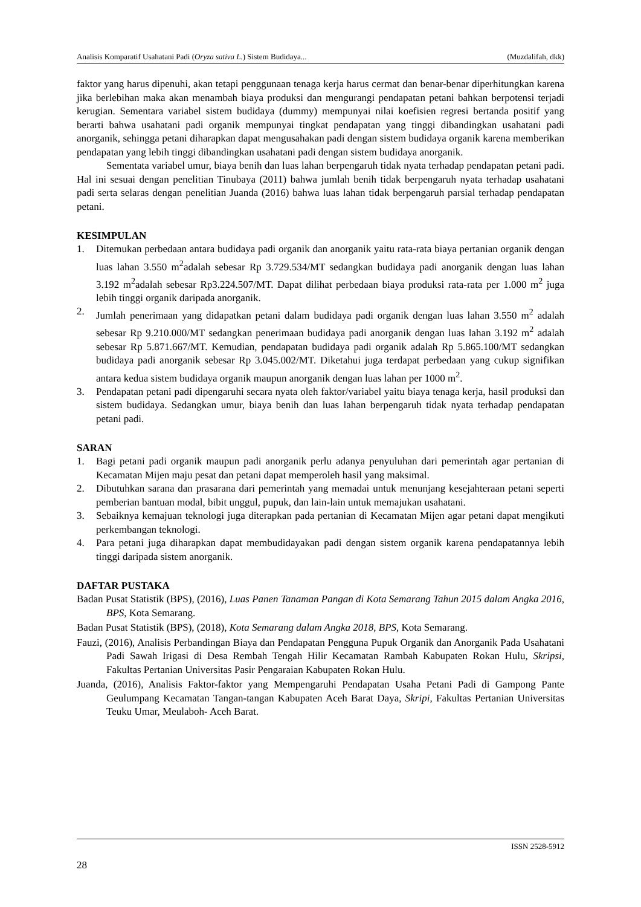Analisis Komparatif Usahatani Padi (Oryza sativa L.) Sistem Budidaya... (Muzdalifah, dkk)
faktor yang harus dipenuhi, akan tetapi penggunaan tenaga kerja harus cermat dan benar-benar diperhitungkan karena jika berlebihan maka akan menambah biaya produksi dan mengurangi pendapatan petani bahkan berpotensi terjadi kerugian. Sementara variabel sistem budidaya (dummy) mempunyai nilai koefisien regresi bertanda positif yang berarti bahwa usahatani padi organik mempunyai tingkat pendapatan yang tinggi dibandingkan usahatani padi anorganik, sehingga petani diharapkan dapat mengusahakan padi dengan sistem budidaya organik karena memberikan pendapatan yang lebih tinggi dibandingkan usahatani padi dengan sistem budidaya anorganik.
Sementata variabel umur, biaya benih dan luas lahan berpengaruh tidak nyata terhadap pendapatan petani padi. Hal ini sesuai dengan penelitian Tinubaya (2011) bahwa jumlah benih tidak berpengaruh nyata terhadap usahatani padi serta selaras dengan penelitian Juanda (2016) bahwa luas lahan tidak berpengaruh parsial terhadap pendapatan petani.
KESIMPULAN
1. Ditemukan perbedaan antara budidaya padi organik dan anorganik yaitu rata-rata biaya pertanian organik dengan luas lahan 3.550 m<sup>2</sup>adalah sebesar Rp 3.729.534/MT sedangkan budidaya padi anorganik dengan luas lahan 3.192 m<sup>2</sup>adalah sebesar Rp3.224.507/MT. Dapat dilihat perbedaan biaya produksi rata-rata per 1.000 m<sup>2</sup> juga lebih tinggi organik daripada anorganik.
2. Jumlah penerimaan yang didapatkan petani dalam budidaya padi organik dengan luas lahan 3.550 m<sup>2</sup> adalah sebesar Rp 9.210.000/MT sedangkan penerimaan budidaya padi anorganik dengan luas lahan 3.192 m<sup>2</sup> adalah sebesar Rp 5.871.667/MT. Kemudian, pendapatan budidaya padi organik adalah Rp 5.865.100/MT sedangkan budidaya padi anorganik sebesar Rp 3.045.002/MT. Diketahui juga terdapat perbedaan yang cukup signifikan antara kedua sistem budidaya organik maupun anorganik dengan luas lahan per 1000 m<sup>2</sup>.
3. Pendapatan petani padi dipengaruhi secara nyata oleh faktor/variabel yaitu biaya tenaga kerja, hasil produksi dan sistem budidaya. Sedangkan umur, biaya benih dan luas lahan berpengaruh tidak nyata terhadap pendapatan petani padi.
SARAN
1. Bagi petani padi organik maupun padi anorganik perlu adanya penyuluhan dari pemerintah agar pertanian di Kecamatan Mijen maju pesat dan petani dapat memperoleh hasil yang maksimal.
2. Dibutuhkan sarana dan prasarana dari pemerintah yang memadai untuk menunjang kesejahteraan petani seperti pemberian bantuan modal, bibit unggul, pupuk, dan lain-lain untuk memajukan usahatani.
3. Sebaiknya kemajuan teknologi juga diterapkan pada pertanian di Kecamatan Mijen agar petani dapat mengikuti perkembangan teknologi.
4. Para petani juga diharapkan dapat membudidayakan padi dengan sistem organik karena pendapatannya lebih tinggi daripada sistem anorganik.
DAFTAR PUSTAKA
Badan Pusat Statistik (BPS), (2016), Luas Panen Tanaman Pangan di Kota Semarang Tahun 2015 dalam Angka 2016, BPS, Kota Semarang.
Badan Pusat Statistik (BPS), (2018), Kota Semarang dalam Angka 2018, BPS, Kota Semarang.
Fauzi, (2016), Analisis Perbandingan Biaya dan Pendapatan Pengguna Pupuk Organik dan Anorganik Pada Usahatani Padi Sawah Irigasi di Desa Rembah Tengah Hilir Kecamatan Rambah Kabupaten Rokan Hulu, Skripsi, Fakultas Pertanian Universitas Pasir Pengaraian Kabupaten Rokan Hulu.
Juanda, (2016), Analisis Faktor-faktor yang Mempengaruhi Pendapatan Usaha Petani Padi di Gampong Pante Geulumpang Kecamatan Tangan-tangan Kabupaten Aceh Barat Daya, Skripi, Fakultas Pertanian Universitas Teuku Umar, Meulaboh- Aceh Barat.
ISSN 2528-5912
28